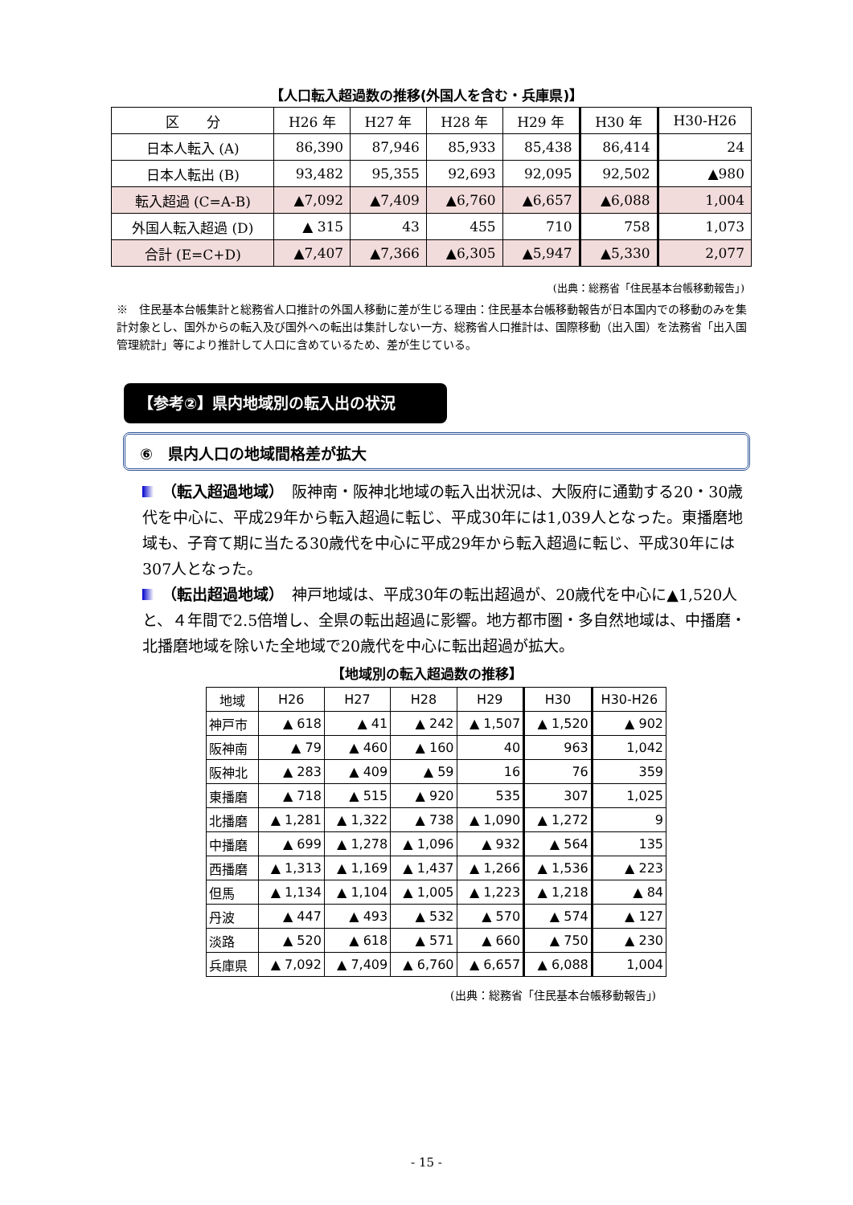【人口転入超過数の推移(外国人を含む・兵庫県)】
| 区 分 | H26 年 | H27 年 | H28 年 | H29 年 | H30 年 | H30-H26 |
| --- | --- | --- | --- | --- | --- | --- |
| 日本人転入 (A) | 86,390 | 87,946 | 85,933 | 85,438 | 86,414 | 24 |
| 日本人転出 (B) | 93,482 | 95,355 | 92,693 | 92,095 | 92,502 | ▲980 |
| 転入超過 (C=A-B) | ▲7,092 | ▲7,409 | ▲6,760 | ▲6,657 | ▲6,088 | 1,004 |
| 外国人転入超過 (D) | ▲ 315 | 43 | 455 | 710 | 758 | 1,073 |
| 合計 (E=C+D) | ▲7,407 | ▲7,366 | ▲6,305 | ▲5,947 | ▲5,330 | 2,077 |
(出典：総務省「住民基本台帳移動報告」)
※　住民基本台帳集計と総務省人口推計の外国人移動に差が生じる理由：住民基本台帳移動報告が日本国内での移動のみを集計対象とし、国外からの転入及び国外への転出は集計しない一方、総務省人口推計は、国際移動（出入国）を法務省「出入国管理統計」等により推計して人口に含めているため、差が生じている。
【参考②】県内地域別の転入出の状況
⑥　県内人口の地域間格差が拡大
（転入超過地域）　阪神南・阪神北地域の転入出状況は、大阪府に通勤する20・30歳代を中心に、平成29年から転入超過に転じ、平成30年には1,039人となった。東播磨地域も、子育て期に当たる30歳代を中心に平成29年から転入超過に転じ、平成30年には307人となった。
（転出超過地域）　神戸地域は、平成30年の転出超過が、20歳代を中心に▲1,520人と、４年間で2.5倍増し、全県の転出超過に影響。地方都市圏・多自然地域は、中播磨・北播磨地域を除いた全地域で20歳代を中心に転出超過が拡大。
【地域別の転入超過数の推移】
| 地域 | H26 | H27 | H28 | H29 | H30 | H30-H26 |
| --- | --- | --- | --- | --- | --- | --- |
| 神戸市 | ▲ 618 | ▲ 41 | ▲ 242 | ▲ 1,507 | ▲ 1,520 | ▲ 902 |
| 阪神南 | ▲ 79 | ▲ 460 | ▲ 160 | 40 | 963 | 1,042 |
| 阪神北 | ▲ 283 | ▲ 409 | ▲ 59 | 16 | 76 | 359 |
| 東播磨 | ▲ 718 | ▲ 515 | ▲ 920 | 535 | 307 | 1,025 |
| 北播磨 | ▲ 1,281 | ▲ 1,322 | ▲ 738 | ▲ 1,090 | ▲ 1,272 | 9 |
| 中播磨 | ▲ 699 | ▲ 1,278 | ▲ 1,096 | ▲ 932 | ▲ 564 | 135 |
| 西播磨 | ▲ 1,313 | ▲ 1,169 | ▲ 1,437 | ▲ 1,266 | ▲ 1,536 | ▲ 223 |
| 但馬 | ▲ 1,134 | ▲ 1,104 | ▲ 1,005 | ▲ 1,223 | ▲ 1,218 | ▲ 84 |
| 丹波 | ▲ 447 | ▲ 493 | ▲ 532 | ▲ 570 | ▲ 574 | ▲ 127 |
| 淡路 | ▲ 520 | ▲ 618 | ▲ 571 | ▲ 660 | ▲ 750 | ▲ 230 |
| 兵庫県 | ▲ 7,092 | ▲ 7,409 | ▲ 6,760 | ▲ 6,657 | ▲ 6,088 | 1,004 |
(出典：総務省「住民基本台帳移動報告」)
- 15 -